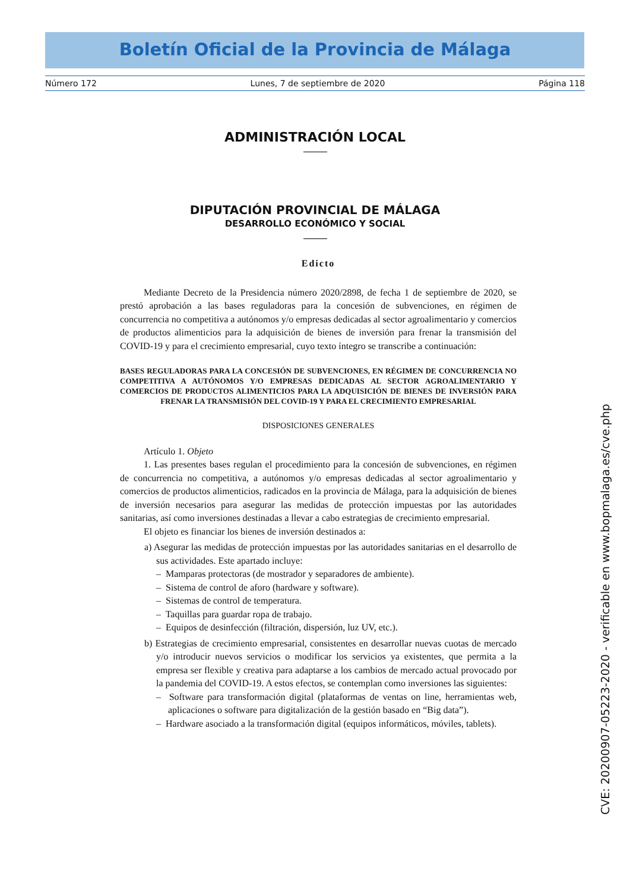Boletín Oficial de la Provincia de Málaga
Número 172 Lunes, 7 de septiembre de 2020 Página 118
ADMINISTRACIÓN LOCAL
DIPUTACIÓN PROVINCIAL DE MÁLAGA
DESARROLLO ECONÓMICO Y SOCIAL
Edicto
Mediante Decreto de la Presidencia número 2020/2898, de fecha 1 de septiembre de 2020, se prestó aprobación a las bases reguladoras para la concesión de subvenciones, en régimen de concurrencia no competitiva a autónomos y/o empresas dedicadas al sector agroalimentario y comercios de productos alimenticios para la adquisición de bienes de inversión para frenar la transmisión del COVID-19 y para el crecimiento empresarial, cuyo texto íntegro se transcribe a continuación:
BASES REGULADORAS PARA LA CONCESIÓN DE SUBVENCIONES, EN RÉGIMEN DE CONCURRENCIA NO COMPETITIVA A AUTÓNOMOS Y/O EMPRESAS DEDICADAS AL SECTOR AGROALIMENTARIO Y COMERCIOS DE PRODUCTOS ALIMENTICIOS PARA LA ADQUISICIÓN DE BIENES DE INVERSIÓN PARA FRENAR LA TRANSMISIÓN DEL COVID-19 Y PARA EL CRECIMIENTO EMPRESARIAL
DISPOSICIONES GENERALES
Artículo 1. Objeto
1. Las presentes bases regulan el procedimiento para la concesión de subvenciones, en régimen de concurrencia no competitiva, a autónomos y/o empresas dedicadas al sector agroalimentario y comercios de productos alimenticios, radicados en la provincia de Málaga, para la adquisición de bienes de inversión necesarios para asegurar las medidas de protección impuestas por las autoridades sanitarias, así como inversiones destinadas a llevar a cabo estrategias de crecimiento empresarial.
El objeto es financiar los bienes de inversión destinados a:
a) Asegurar las medidas de protección impuestas por las autoridades sanitarias en el desarrollo de sus actividades. Este apartado incluye:
– Mamparas protectoras (de mostrador y separadores de ambiente).
– Sistema de control de aforo (hardware y software).
– Sistemas de control de temperatura.
– Taquillas para guardar ropa de trabajo.
– Equipos de desinfección (filtración, dispersión, luz UV, etc.).
b) Estrategias de crecimiento empresarial, consistentes en desarrollar nuevas cuotas de mercado y/o introducir nuevos servicios o modificar los servicios ya existentes, que permita a la empresa ser flexible y creativa para adaptarse a los cambios de mercado actual provocado por la pandemia del COVID-19. A estos efectos, se contemplan como inversiones las siguientes:
– Software para transformación digital (plataformas de ventas on line, herramientas web, aplicaciones o software para digitalización de la gestión basado en “Big data”).
– Hardware asociado a la transformación digital (equipos informáticos, móviles, tablets).
CVE: 20200907-05223-2020 - verificable en www.bopmalaga.es/cve.php